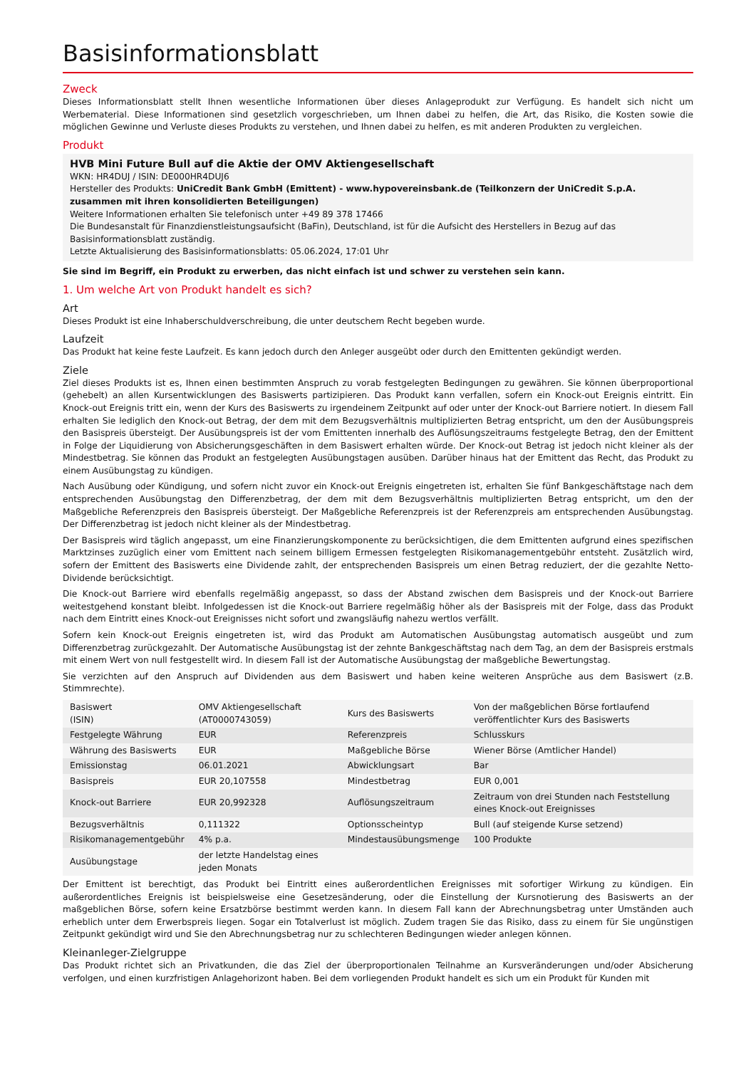Basisinformationsblatt
Zweck
Dieses Informationsblatt stellt Ihnen wesentliche Informationen über dieses Anlageprodukt zur Verfügung. Es handelt sich nicht um Werbematerial. Diese Informationen sind gesetzlich vorgeschrieben, um Ihnen dabei zu helfen, die Art, das Risiko, die Kosten sowie die möglichen Gewinne und Verluste dieses Produkts zu verstehen, und Ihnen dabei zu helfen, es mit anderen Produkten zu vergleichen.
Produkt
HVB Mini Future Bull auf die Aktie der OMV Aktiengesellschaft
WKN: HR4DUJ / ISIN: DE000HR4DUJ6
Hersteller des Produkts: UniCredit Bank GmbH (Emittent) - www.hypovereinsbank.de (Teilkonzern der UniCredit S.p.A. zusammen mit ihren konsolidierten Beteiligungen)
Weitere Informationen erhalten Sie telefonisch unter +49 89 378 17466
Die Bundesanstalt für Finanzdienstleistungsaufsicht (BaFin), Deutschland, ist für die Aufsicht des Herstellers in Bezug auf das Basisinformationsblatt zuständig.
Letzte Aktualisierung des Basisinformationsblatts: 05.06.2024, 17:01 Uhr
Sie sind im Begriff, ein Produkt zu erwerben, das nicht einfach ist und schwer zu verstehen sein kann.
1. Um welche Art von Produkt handelt es sich?
Art
Dieses Produkt ist eine Inhaberschuldverschreibung, die unter deutschem Recht begeben wurde.
Laufzeit
Das Produkt hat keine feste Laufzeit. Es kann jedoch durch den Anleger ausgeübt oder durch den Emittenten gekündigt werden.
Ziele
Ziel dieses Produkts ist es, Ihnen einen bestimmten Anspruch zu vorab festgelegten Bedingungen zu gewähren. Sie können überproportional (gehebelt) an allen Kursentwicklungen des Basiswerts partizipieren. Das Produkt kann verfallen, sofern ein Knock-out Ereignis eintritt. Ein Knock-out Ereignis tritt ein, wenn der Kurs des Basiswerts zu irgendeinem Zeitpunkt auf oder unter der Knock-out Barriere notiert. In diesem Fall erhalten Sie lediglich den Knock-out Betrag, der dem mit dem Bezugsverhältnis multiplizierten Betrag entspricht, um den der Ausübungspreis den Basispreis übersteigt. Der Ausübungspreis ist der vom Emittenten innerhalb des Auflösungszeitraums festgelegte Betrag, den der Emittent in Folge der Liquidierung von Absicherungsgeschäften in dem Basiswert erhalten würde. Der Knock-out Betrag ist jedoch nicht kleiner als der Mindestbetrag. Sie können das Produkt an festgelegten Ausübungstagen ausüben. Darüber hinaus hat der Emittent das Recht, das Produkt zu einem Ausübungstag zu kündigen.
Nach Ausübung oder Kündigung, und sofern nicht zuvor ein Knock-out Ereignis eingetreten ist, erhalten Sie fünf Bankgeschäftstage nach dem entsprechenden Ausübungstag den Differenzbetrag, der dem mit dem Bezugsverhältnis multiplizierten Betrag entspricht, um den der Maßgebliche Referenzpreis den Basispreis übersteigt. Der Maßgebliche Referenzpreis ist der Referenzpreis am entsprechenden Ausübungstag. Der Differenzbetrag ist jedoch nicht kleiner als der Mindestbetrag.
Der Basispreis wird täglich angepasst, um eine Finanzierungskomponente zu berücksichtigen, die dem Emittenten aufgrund eines spezifischen Marktzinses zuzüglich einer vom Emittent nach seinem billigem Ermessen festgelegten Risikomanagementgebühr entsteht. Zusätzlich wird, sofern der Emittent des Basiswerts eine Dividende zahlt, der entsprechenden Basispreis um einen Betrag reduziert, der die gezahlte Netto-Dividende berücksichtigt.
Die Knock-out Barriere wird ebenfalls regelmäßig angepasst, so dass der Abstand zwischen dem Basispreis und der Knock-out Barriere weitestgehend konstant bleibt. Infolgedessen ist die Knock-out Barriere regelmäßig höher als der Basispreis mit der Folge, dass das Produkt nach dem Eintritt eines Knock-out Ereignisses nicht sofort und zwangsläufig nahezu wertlos verfällt.
Sofern kein Knock-out Ereignis eingetreten ist, wird das Produkt am Automatischen Ausübungstag automatisch ausgeübt und zum Differenzbetrag zurückgezahlt. Der Automatische Ausübungstag ist der zehnte Bankgeschäftstag nach dem Tag, an dem der Basispreis erstmals mit einem Wert von null festgestellt wird. In diesem Fall ist der Automatische Ausübungstag der maßgebliche Bewertungstag.
Sie verzichten auf den Anspruch auf Dividenden aus dem Basiswert und haben keine weiteren Ansprüche aus dem Basiswert (z.B. Stimmrechte).
| Basiswert (ISIN) | OMV Aktiengesellschaft (AT0000743059) | Kurs des Basiswerts | Von der maßgeblichen Börse fortlaufend veröffentlichter Kurs des Basiswerts |
| Festgelegte Währung | EUR | Referenzpreis | Schlusskurs |
| Währung des Basiswerts | EUR | Maßgebliche Börse | Wiener Börse (Amtlicher Handel) |
| Emissionstag | 06.01.2021 | Abwicklungsart | Bar |
| Basispreis | EUR 20,107558 | Mindestbetrag | EUR 0,001 |
| Knock-out Barriere | EUR 20,992328 | Auflösungszeitraum | Zeitraum von drei Stunden nach Feststellung eines Knock-out Ereignisses |
| Bezugsverhältnis | 0,111322 | Optionsscheintyp | Bull (auf steigende Kurse setzend) |
| Risikomanagementgebühr | 4% p.a. | Mindestausübungsmenge | 100 Produkte |
| Ausübungstage | der letzte Handelstag eines jeden Monats | | |
Der Emittent ist berechtigt, das Produkt bei Eintritt eines außerordentlichen Ereignisses mit sofortiger Wirkung zu kündigen. Ein außerordentliches Ereignis ist beispielsweise eine Gesetzesänderung, oder die Einstellung der Kursnotierung des Basiswerts an der maßgeblichen Börse, sofern keine Ersatzbörse bestimmt werden kann. In diesem Fall kann der Abrechnungsbetrag unter Umständen auch erheblich unter dem Erwerbspreis liegen. Sogar ein Totalverlust ist möglich. Zudem tragen Sie das Risiko, dass zu einem für Sie ungünstigen Zeitpunkt gekündigt wird und Sie den Abrechnungsbetrag nur zu schlechteren Bedingungen wieder anlegen können.
Kleinanleger-Zielgruppe
Das Produkt richtet sich an Privatkunden, die das Ziel der überproportionalen Teilnahme an Kursveränderungen und/oder Absicherung verfolgen, und einen kurzfristigen Anlagehorizont haben. Bei dem vorliegenden Produkt handelt es sich um ein Produkt für Kunden mit